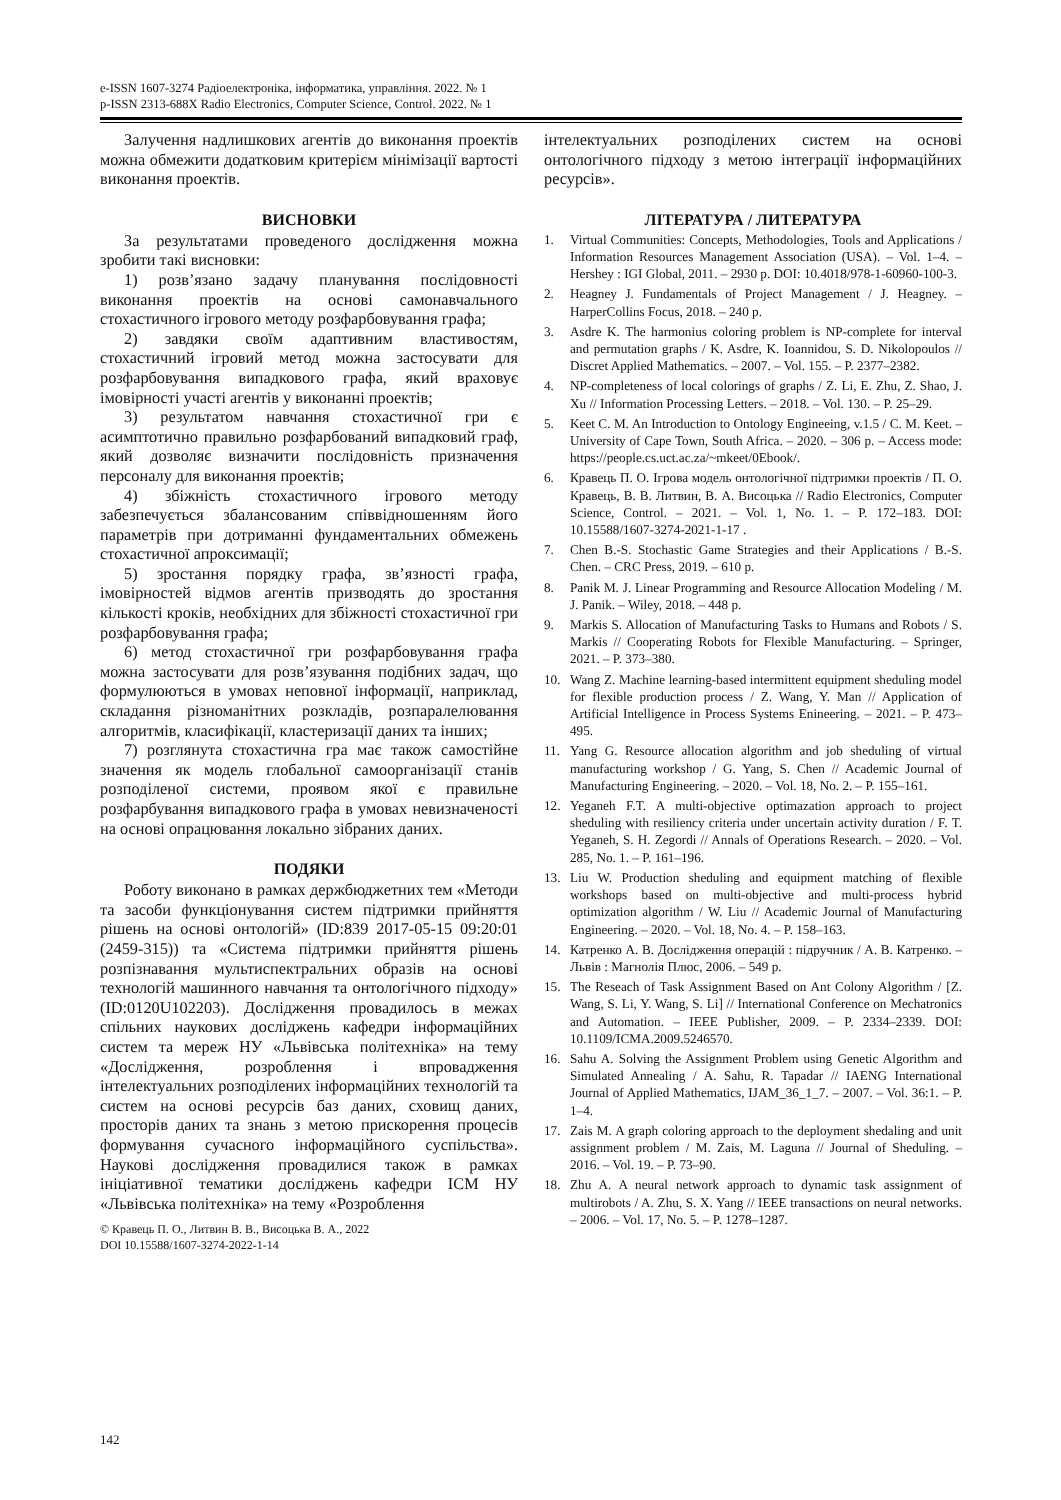e-ISSN 1607-3274 Радіоелектроніка, інформатика, управління. 2022. № 1
p-ISSN 2313-688X Radio Electronics, Computer Science, Control. 2022. № 1
Залучення надлишкових агентів до виконання проектів можна обмежити додатковим критерієм мінімізації вартості виконання проектів.
ВИСНОВКИ
За результатами проведеного дослідження можна зробити такі висновки:
1) розв’язано задачу планування послідовності виконання проектів на основі самонавчального стохастичного ігрового методу розфарбовування графа;
2) завдяки своїм адаптивним властивостям, стохастичний ігровий метод можна застосувати для розфарбовування випадкового графа, який враховує імовірності участі агентів у виконанні проектів;
3) результатом навчання стохастичної гри є асимптотично правильно розфарбований випадковий граф, який дозволяє визначити послідовність призначення персоналу для виконання проектів;
4) збіжність стохастичного ігрового методу забезпечується збалансованим співвідношенням його параметрів при дотриманні фундаментальних обмежень стохастичної апроксимації;
5) зростання порядку графа, зв’язності графа, імовірностей відмов агентів призводять до зростання кількості кроків, необхідних для збіжності стохастичної гри розфарбовування графа;
6) метод стохастичної гри розфарбовування графа можна застосувати для розв’язування подібних задач, що формулюються в умовах неповної інформації, наприклад, складання різноманітних розкладів, розпаралелювання алгоритмів, класифікації, кластеризації даних та інших;
7) розглянута стохастична гра має також самостійне значення як модель глобальної самоорганізації станів розподіленої системи, проявом якої є правильне розфарбування випадкового графа в умовах невизначеності на основі опрацювання локально зібраних даних.
ПОДЯКИ
Роботу виконано в рамках держбюджетних тем «Методи та засоби функціонування систем підтримки прийняття рішень на основі онтологій» (ID:839 2017-05-15 09:20:01 (2459-315)) та «Система підтримки прийняття рішень розпізнавання мультиспектральних образів на основі технологій машинного навчання та онтологічного підходу» (ID:0120U102203). Дослідження провадилось в межах спільних наукових досліджень кафедри інформаційних систем та мереж НУ «Львівська політехніка» на тему «Дослідження, розроблення і впровадження інтелектуальних розподілених інформаційних технологій та систем на основі ресурсів баз даних, сховищ даних, просторів даних та знань з метою прискорення процесів формування сучасного інформаційного суспільства». Наукові дослідження провадилися також в рамках ініціативної тематики досліджень кафедри ІСМ НУ «Львівська політехніка» на тему «Розроблення
© Кравець П. О., Литвин В. В., Висоцька В. А., 2022
DOI 10.15588/1607-3274-2022-1-14
інтелектуальних розподілених систем на основі онтологічного підходу з метою інтеграції інформаційних ресурсів».
ЛІТЕРАТУРА / ЛИТЕРАТУРА
1. Virtual Communities: Concepts, Methodologies, Tools and Applications / Information Resources Management Association (USA). – Vol. 1–4. – Hershey : IGI Global, 2011. – 2930 p. DOI: 10.4018/978-1-60960-100-3.
2. Heagney J. Fundamentals of Project Management / J. Heagney. – HarperCollins Focus, 2018. – 240 p.
3. Asdre K. The harmonius coloring problem is NP-complete for interval and permutation graphs / K. Asdre, K. Ioannidou, S. D. Nikolopoulos // Discret Applied Mathematics. – 2007. – Vol. 155. – P. 2377–2382.
4. NP-completeness of local colorings of graphs / Z. Li, E. Zhu, Z. Shao, J. Xu // Information Processing Letters. – 2018. – Vol. 130. – P. 25–29.
5. Keet C. M. An Introduction to Ontology Engineeing, v.1.5 / C. M. Keet. – University of Cape Town, South Africa. – 2020. – 306 p. – Access mode: https://people.cs.uct.ac.za/~mkeet/0Ebook/.
6. Кравець П. О. Ігрова модель онтологічної підтримки проектів / П. О. Кравець, В. В. Литвин, В. А. Висоцька // Radio Electronics, Computer Science, Control. – 2021. – Vol. 1, No. 1. – P. 172–183. DOI: 10.15588/1607-3274-2021-1-17 .
7. Chen B.-S. Stochastic Game Strategies and their Applications / B.-S. Chen. – CRC Press, 2019. – 610 p.
8. Panik M. J. Linear Programming and Resource Allocation Modeling / M. J. Panik. – Wiley, 2018. – 448 p.
9. Markis S. Allocation of Manufacturing Tasks to Humans and Robots / S. Markis // Cooperating Robots for Flexible Manufacturing. – Springer, 2021. – P. 373–380.
10. Wang Z. Machine learning-based intermittent equipment sheduling model for flexible production process / Z. Wang, Y. Man // Application of Artificial Intelligence in Process Systems Enineering. – 2021. – P. 473–495.
11. Yang G. Resource allocation algorithm and job sheduling of virtual manufacturing workshop / G. Yang, S. Chen // Academic Journal of Manufacturing Engineering. – 2020. – Vol. 18, No. 2. – P. 155–161.
12. Yeganeh F.T. A multi-objective optimazation approach to project sheduling with resiliency criteria under uncertain activity duration / F. T. Yeganeh, S. H. Zegordi // Annals of Operations Research. – 2020. – Vol. 285, No. 1. – P. 161–196.
13. Liu W. Production sheduling and equipment matching of flexible workshops based on multi-objective and multi-process hybrid optimization algorithm / W. Liu // Academic Journal of Manufacturing Engineering. – 2020. – Vol. 18, No. 4. – P. 158–163.
14. Катренко А. В. Дослідження операцій : підручник / А. В. Катренко. – Львів : Магнолія Плюс, 2006. – 549 p.
15. The Reseach of Task Assignment Based on Ant Colony Algorithm / [Z. Wang, S. Li, Y. Wang, S. Li] // International Conference on Mechatronics and Automation. – IEEE Publisher, 2009. – P. 2334–2339. DOI: 10.1109/ICMA.2009.5246570.
16. Sahu A. Solving the Assignment Problem using Genetic Algorithm and Simulated Annealing / A. Sahu, R. Tapadar // IAENG International Journal of Applied Mathematics, IJAM_36_1_7. – 2007. – Vol. 36:1. – P. 1–4.
17. Zais M. A graph coloring approach to the deployment shedaling and unit assignment problem / M. Zais, M. Laguna // Journal of Sheduling. – 2016. – Vol. 19. – P. 73–90.
18. Zhu A. A neural network approach to dynamic task assignment of multirobots / A. Zhu, S. X. Yang // IEEE transactions on neural networks. – 2006. – Vol. 17, No. 5. – P. 1278–1287.
142